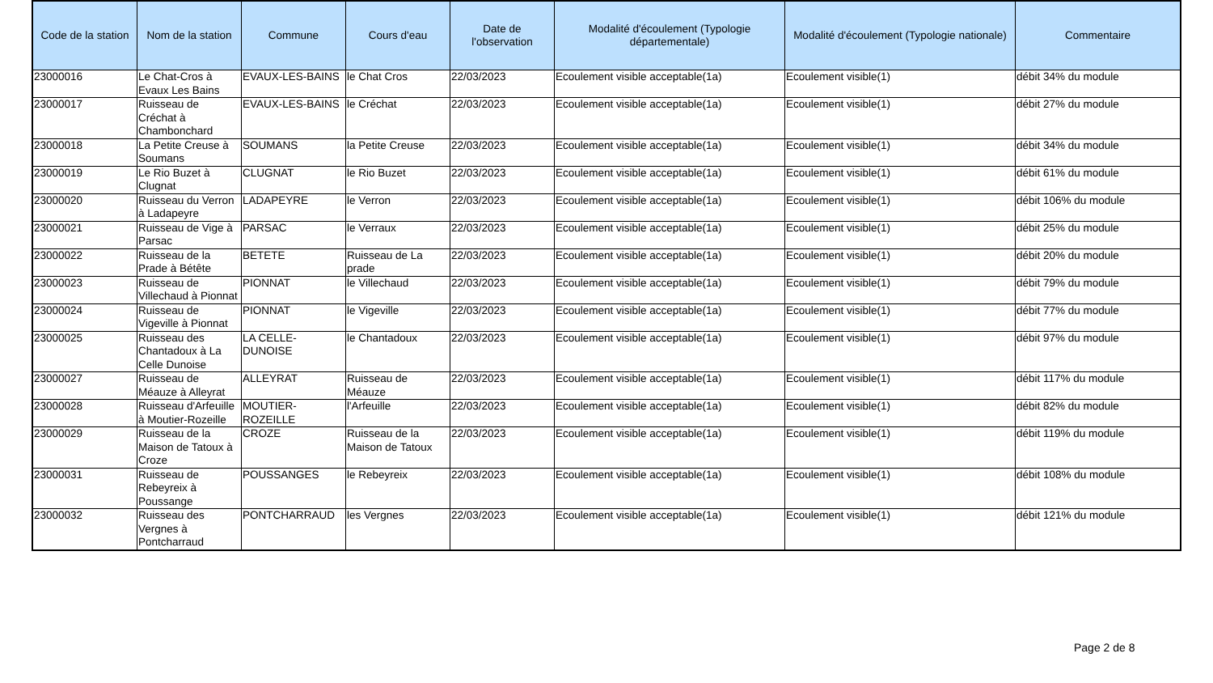| Code de la station | Nom de la station | Commune | Cours d'eau | Date de l'observation | Modalité d'écoulement (Typologie départementale) | Modalité d'écoulement (Typologie nationale) | Commentaire |
| --- | --- | --- | --- | --- | --- | --- | --- |
| 23000016 | Le Chat-Cros à Evaux Les Bains | EVAUX-LES-BAINS | le Chat Cros | 22/03/2023 | Ecoulement visible acceptable(1a) | Ecoulement visible(1) | débit 34% du module |
| 23000017 | Ruisseau de Créchat à Chambonchard | EVAUX-LES-BAINS | le Créchat | 22/03/2023 | Ecoulement visible acceptable(1a) | Ecoulement visible(1) | débit 27% du module |
| 23000018 | La Petite Creuse à Soumans | SOUMANS | la Petite Creuse | 22/03/2023 | Ecoulement visible acceptable(1a) | Ecoulement visible(1) | débit 34% du module |
| 23000019 | Le Rio Buzet à Clugnat | CLUGNAT | le Rio Buzet | 22/03/2023 | Ecoulement visible acceptable(1a) | Ecoulement visible(1) | débit 61% du module |
| 23000020 | Ruisseau du Verron à Ladapeyre | LADAPEYRE | le Verron | 22/03/2023 | Ecoulement visible acceptable(1a) | Ecoulement visible(1) | débit 106% du module |
| 23000021 | Ruisseau de Vige à Parsac | PARSAC | le Verraux | 22/03/2023 | Ecoulement visible acceptable(1a) | Ecoulement visible(1) | débit 25% du module |
| 23000022 | Ruisseau de la Prade à Bétête | BETETE | Ruisseau de La prade | 22/03/2023 | Ecoulement visible acceptable(1a) | Ecoulement visible(1) | débit 20% du module |
| 23000023 | Ruisseau de Villechaud à Pionnat | PIONNAT | le Villechaud | 22/03/2023 | Ecoulement visible acceptable(1a) | Ecoulement visible(1) | débit 79% du module |
| 23000024 | Ruisseau de Vigeville à Pionnat | PIONNAT | le Vigeville | 22/03/2023 | Ecoulement visible acceptable(1a) | Ecoulement visible(1) | débit 77% du module |
| 23000025 | Ruisseau des Chantadoux à La Celle Dunoise | LA CELLE-DUNOISE | le Chantadoux | 22/03/2023 | Ecoulement visible acceptable(1a) | Ecoulement visible(1) | débit 97% du module |
| 23000027 | Ruisseau de Méauze à Alleyrat | ALLEYRAT | Ruisseau de Méauze | 22/03/2023 | Ecoulement visible acceptable(1a) | Ecoulement visible(1) | débit 117% du module |
| 23000028 | Ruisseau d'Arfeuille à Moutier-Rozeille | MOUTIER-ROZEILLE | l'Arfeuille | 22/03/2023 | Ecoulement visible acceptable(1a) | Ecoulement visible(1) | débit 82% du module |
| 23000029 | Ruisseau de la Maison de Tatoux à Croze | CROZE | Ruisseau de la Maison de Tatoux | 22/03/2023 | Ecoulement visible acceptable(1a) | Ecoulement visible(1) | débit 119% du module |
| 23000031 | Ruisseau de Rebeyreix à Poussange | POUSSANGES | le Rebeyreix | 22/03/2023 | Ecoulement visible acceptable(1a) | Ecoulement visible(1) | débit 108% du module |
| 23000032 | Ruisseau des Vergnes à Pontcharraud | PONTCHARRAUD | les Vergnes | 22/03/2023 | Ecoulement visible acceptable(1a) | Ecoulement visible(1) | débit 121% du module |
Page 2 de 8